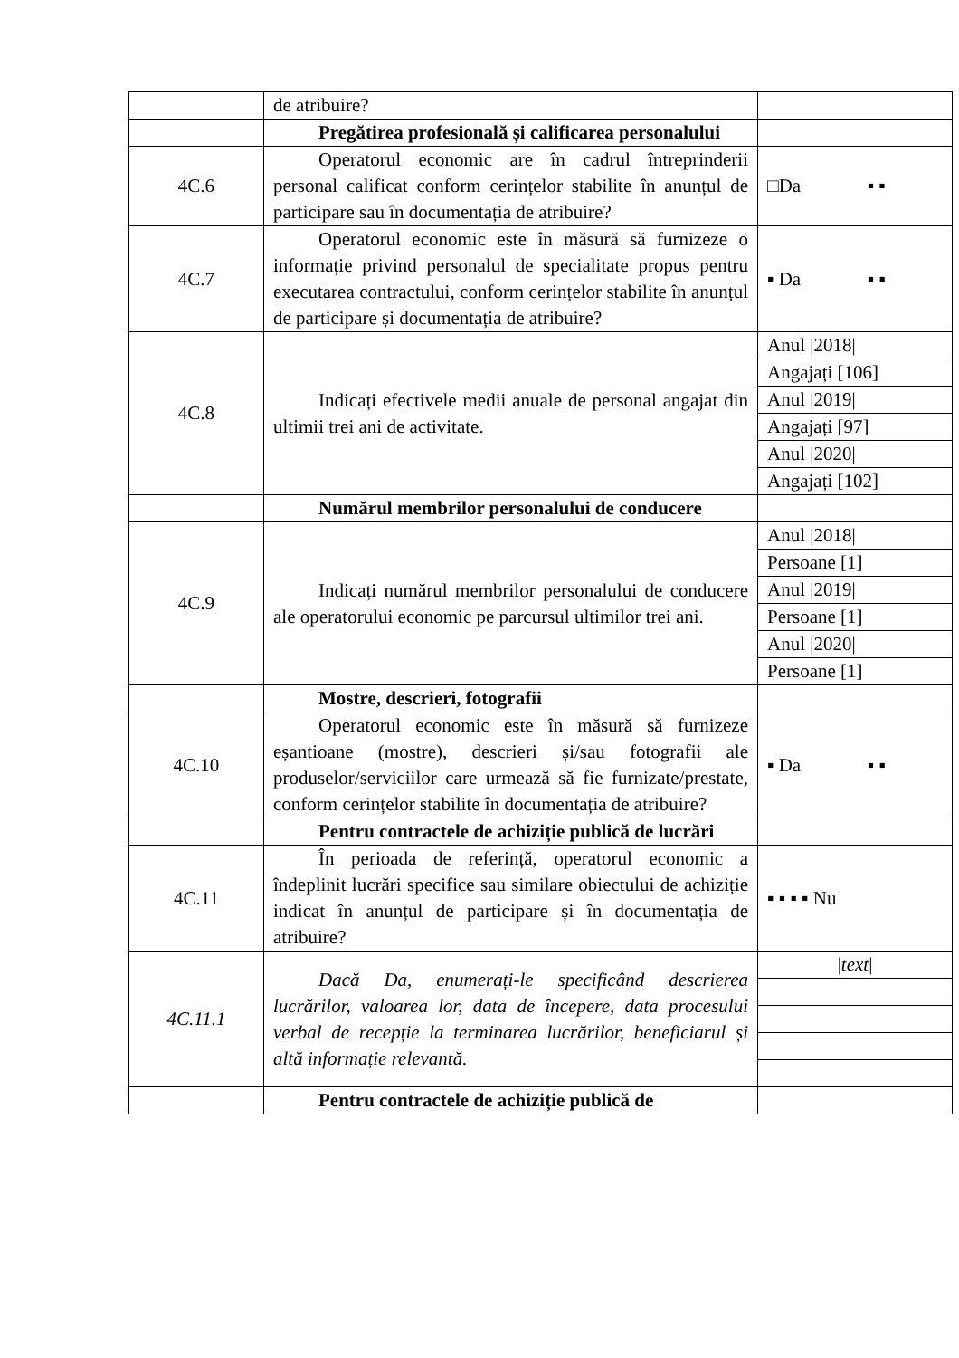| | de atribuire? | |
| | Pregătirea profesională și calificarea personalului | |
| 4C.6 | Operatorul economic are în cadrul întreprinderii personal calificat conform cerințelor stabilite în anunțul de participare sau în documentația de atribuire? | □Da ▪ ▪ |
| 4C.7 | Operatorul economic este în măsură să furnizeze o informație privind personalul de specialitate propus pentru executarea contractului, conform cerințelor stabilite în anunțul de participare și documentația de atribuire? | ▪ Da ▪ ▪ |
| 4C.8 | Indicați efectivele medii anuale de personal angajat din ultimii trei ani de activitate. | Anul /2018/ Angajați [106] Anul /2019/ Angajați [97] Anul /2020/ Angajați [102] |
| | Numărul membrilor personalului de conducere | |
| 4C.9 | Indicați numărul membrilor personalului de conducere ale operatorului economic pe parcursul ultimilor trei ani. | Anul /2018/ Persoane [1] Anul /2019/ Persoane [1] Anul /2020/ Persoane [1] |
| | Mostre, descrieri, fotografii | |
| 4C.10 | Operatorul economic este în măsură să furnizeze eșantioane (mostre), descrieri și/sau fotografii ale produselor/serviciilor care urmează să fie furnizate/prestate, conform cerințelor stabilite în documentația de atribuire? | ▪ Da ▪ ▪ |
| | Pentru contractele de achiziție publică de lucrări | |
| 4C.11 | În perioada de referință, operatorul economic a îndeplinit lucrări specifice sau similare obiectului de achiziție indicat în anunțul de participare și în documentația de atribuire? | ▪ ▪ ▪ ▪ Nu |
| 4C.11.1 | Dacă Da, enumerați-le specificând descrierea lucrărilor, valoarea lor, data de începere, data procesului verbal de recepție la terminarea lucrărilor, beneficiarul și altă informație relevantă. | / text / |
| | Pentru contractele de achiziție publică de | |